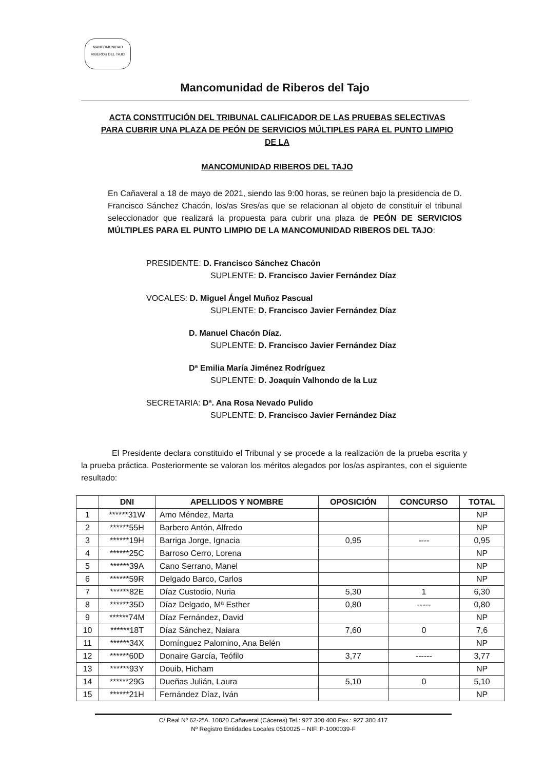MANCOMUNIDAD
RIBEROS DEL TAJO
Mancomunidad de Riberos del Tajo
ACTA CONSTITUCIÓN DEL TRIBUNAL CALIFICADOR DE LAS PRUEBAS SELECTIVAS PARA CUBRIR UNA PLAZA DE PEÓN DE SERVICIOS MÚLTIPLES PARA EL PUNTO LIMPIO DE LA
MANCOMUNIDAD RIBEROS DEL TAJO
En Cañaveral a 18 de mayo de 2021, siendo las 9:00 horas, se reúnen bajo la presidencia de D. Francisco Sánchez Chacón, los/as Sres/as que se relacionan al objeto de constituir el tribunal seleccionador que realizará la propuesta para cubrir una plaza de PEÓN DE SERVICIOS MÚLTIPLES PARA EL PUNTO LIMPIO DE LA MANCOMUNIDAD RIBEROS DEL TAJO:
PRESIDENTE: D. Francisco Sánchez Chacón
SUPLENTE: D. Francisco Javier Fernández Díaz
VOCALES: D. Miguel Ángel Muñoz Pascual
SUPLENTE: D. Francisco Javier Fernández Díaz
D. Manuel Chacón Díaz.
SUPLENTE: D. Francisco Javier Fernández Díaz
Dª Emilia María Jiménez Rodríguez
SUPLENTE: D. Joaquín Valhondo de la Luz
SECRETARIA: Dª. Ana Rosa Nevado Pulido
SUPLENTE: D. Francisco Javier Fernández Díaz
El Presidente declara constituido el Tribunal y se procede a la realización de la prueba escrita y la prueba práctica. Posteriormente se valoran los méritos alegados por los/as aspirantes, con el siguiente resultado:
| | DNI | APELLIDOS Y NOMBRE | OPOSICIÓN | CONCURSO | TOTAL |
| --- | --- | --- | --- | --- | --- |
| 1 | ******31W | Amo Méndez, Marta | | | NP |
| 2 | ******55H | Barbero Antón, Alfredo | | | NP |
| 3 | ******19H | Barriga Jorge, Ignacia | 0,95 | ---- | 0,95 |
| 4 | ******25C | Barroso Cerro, Lorena | | | NP |
| 5 | ******39A | Cano Serrano, Manel | | | NP |
| 6 | ******59R | Delgado Barco, Carlos | | | NP |
| 7 | ******82E | Díaz Custodio, Nuria | 5,30 | 1 | 6,30 |
| 8 | ******35D | Díaz Delgado, Mª Esther | 0,80 | ----- | 0,80 |
| 9 | ******74M | Díaz Fernández, David | | | NP |
| 10 | ******18T | Díaz Sánchez, Naiara | 7,60 | 0 | 7,6 |
| 11 | ******34X | Domínguez Palomino, Ana Belén | | | NP |
| 12 | ******60D | Donaire García, Teófilo | 3,77 | ------ | 3,77 |
| 13 | ******93Y | Douib, Hicham | | | NP |
| 14 | ******29G | Dueñas Julián, Laura | 5,10 | 0 | 5,10 |
| 15 | ******21H | Fernández Díaz, Iván | | | NP |
C/ Real Nº 62-2ºA. 10820 Cañaveral (Cáceres) Tel.: 927 300 400 Fax.: 927 300 417
Nº Registro Entidades Locales 0510025 – NIF. P-1000039-F